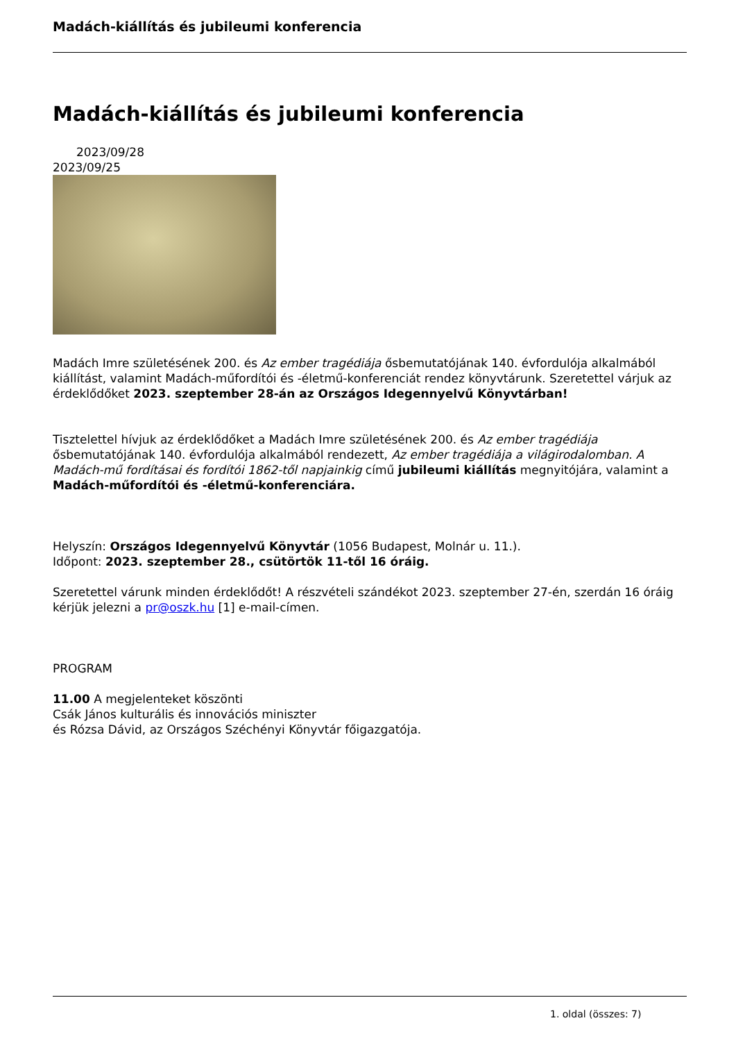Madách-kiállítás és jubileumi konferencia
Madách-kiállítás és jubileumi konferencia
2023/09/28
2023/09/25
Madách Imre születésének 200. és Az ember tragédiája ősbemutatójának 140. évfordulója alkalmából kiállítást, valamint Madách-műfordítói és -életmű-konferenciát rendez könyvtárunk. Szeretettel várjuk az érdeklődőket 2023. szeptember 28-án az Országos Idegennyelvű Könyvtárban!
Tisztelettel hívjuk az érdeklődőket a Madách Imre születésének 200. és Az ember tragédiája ősbemutatójának 140. évfordulója alkalmából rendezett, Az ember tragédiája a világirodalomban. A Madách-mű fordításai és fordítói 1862-től napjainkig című jubileumi kiállítás megnyitójára, valamint a Madách-műfordítói és -életmű-konferenciára.
Helyszín: Országos Idegennyelvű Könyvtár (1056 Budapest, Molnár u. 11.).
Időpont: 2023. szeptember 28., csütörtök 11-től 16 óráig.
Szeretettel várunk minden érdeklődőt! A részvételi szándékot 2023. szeptember 27-én, szerdán 16 óráig kérjük jelezni a pr@oszk.hu [1] e-mail-címen.
PROGRAM
11.00 A megjelenteket köszönti
Csák János kulturális és innovációs miniszter
és Rózsa Dávid, az Országos Széchényi Könyvtár főigazgatója.
1. oldal (összes: 7)